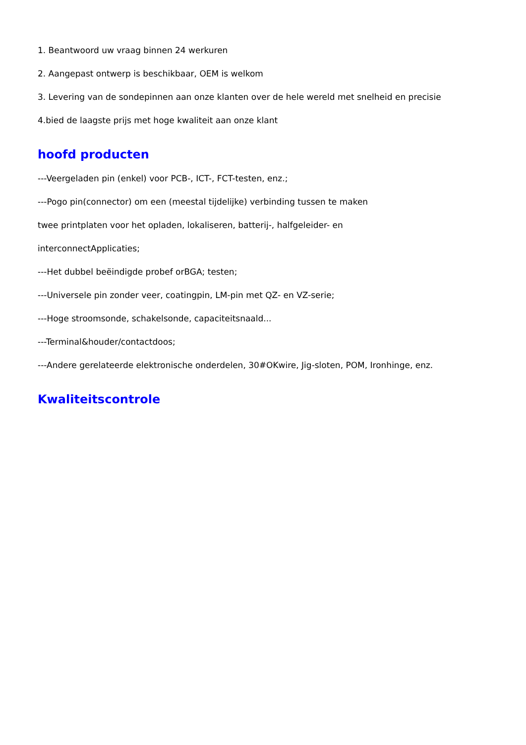1. Beantwoord uw vraag binnen 24 werkuren
2. Aangepast ontwerp is beschikbaar, OEM is welkom
3. Levering van de sondepinnen aan onze klanten over de hele wereld met snelheid en precisie
4.bied de laagste prijs met hoge kwaliteit aan onze klant
hoofd producten
---Veergeladen pin (enkel) voor PCB-, ICT-, FCT-testen, enz.;
---Pogo pin(connector) om een (meestal tijdelijke) verbinding tussen te maken
twee printplaten voor het opladen, lokaliseren, batterij-, halfgeleider- en
interconnectApplicaties;
---Het dubbel beëindigde probef orBGA; testen;
---Universele pin zonder veer, coatingpin, LM-pin met QZ- en VZ-serie;
---Hoge stroomsonde, schakelsonde, capaciteitsnaald...
---Terminal&houder/contactdoos;
---Andere gerelateerde elektronische onderdelen, 30#OKwire, Jig-sloten, POM, Ironhinge, enz.
Kwaliteitscontrole